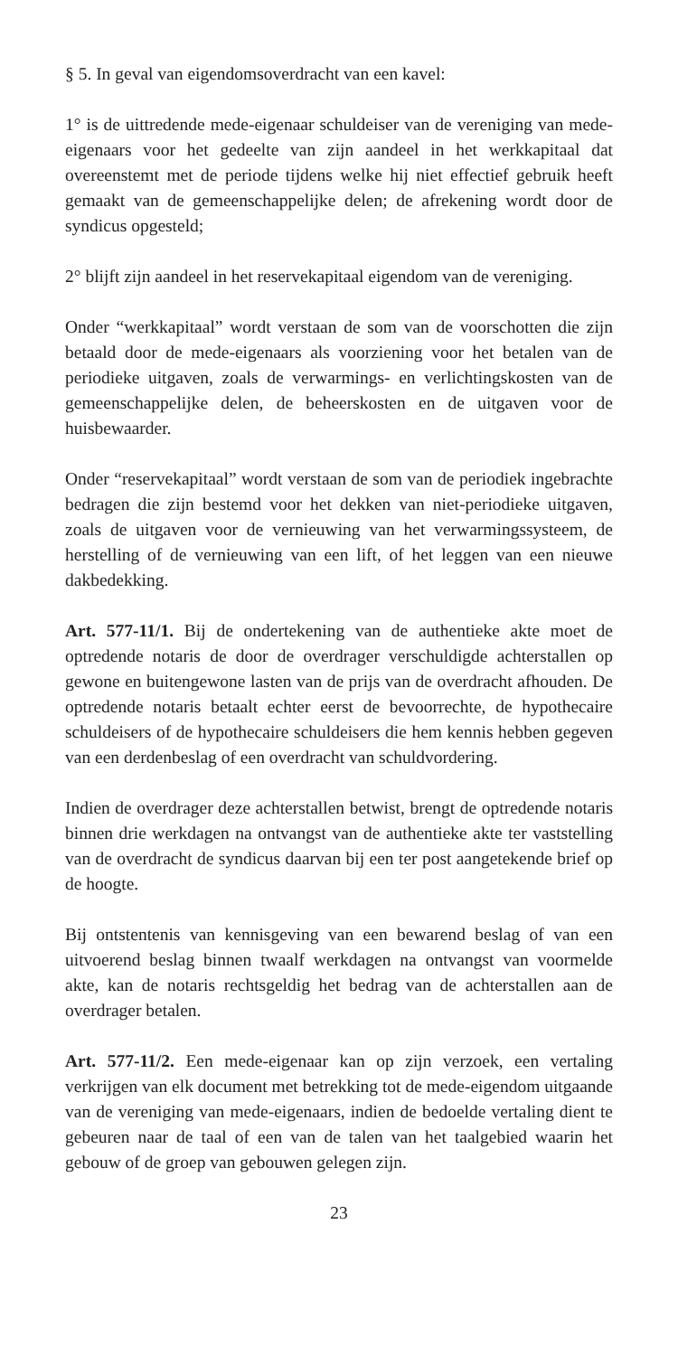§ 5. In geval van eigendomsoverdracht van een kavel:
1° is de uittredende mede-eigenaar schuldeiser van de vereniging van mede-eigenaars voor het gedeelte van zijn aandeel in het werkkapitaal dat overeenstemt met de periode tijdens welke hij niet effectief gebruik heeft gemaakt van de gemeenschappelijke delen; de afrekening wordt door de syndicus opgesteld;
2° blijft zijn aandeel in het reservekapitaal eigendom van de vereniging.
Onder “werkkapitaal” wordt verstaan de som van de voorschotten die zijn betaald door de mede-eigenaars als voorziening voor het betalen van de periodieke uitgaven, zoals de verwarmings- en verlichtingskosten van de gemeenschappelijke delen, de beheerskosten en de uitgaven voor de huisbewaarder.
Onder “reservekapitaal” wordt verstaan de som van de periodiek ingebrachte bedragen die zijn bestemd voor het dekken van niet-periodieke uitgaven, zoals de uitgaven voor de vernieuwing van het verwarmingssysteem, de herstelling of de vernieuwing van een lift, of het leggen van een nieuwe dakbedekking.
Art. 577-11/1. Bij de ondertekening van de authentieke akte moet de optredende notaris de door de overdrager verschuldigde achterstallen op gewone en buitengewone lasten van de prijs van de overdracht afhouden. De optredende notaris betaalt echter eerst de bevoorrechte, de hypothecaire schuldeisers of de hypothecaire schuldeisers die hem kennis hebben gegeven van een derdenbeslag of een overdracht van schuldvordering.
Indien de overdrager deze achterstallen betwist, brengt de optredende notaris binnen drie werkdagen na ontvangst van de authentieke akte ter vaststelling van de overdracht de syndicus daarvan bij een ter post aangetekende brief op de hoogte.
Bij ontstentenis van kennisgeving van een bewarend beslag of van een uitvoerend beslag binnen twaalf werkdagen na ontvangst van voormelde akte, kan de notaris rechtsgeldig het bedrag van de achterstallen aan de overdrager betalen.
Art. 577-11/2. Een mede-eigenaar kan op zijn verzoek, een vertaling verkrijgen van elk document met betrekking tot de mede-eigendom uitgaande van de vereniging van mede-eigenaars, indien de bedoelde vertaling dient te gebeuren naar de taal of een van de talen van het taalgebied waarin het gebouw of de groep van gebouwen gelegen zijn.
23